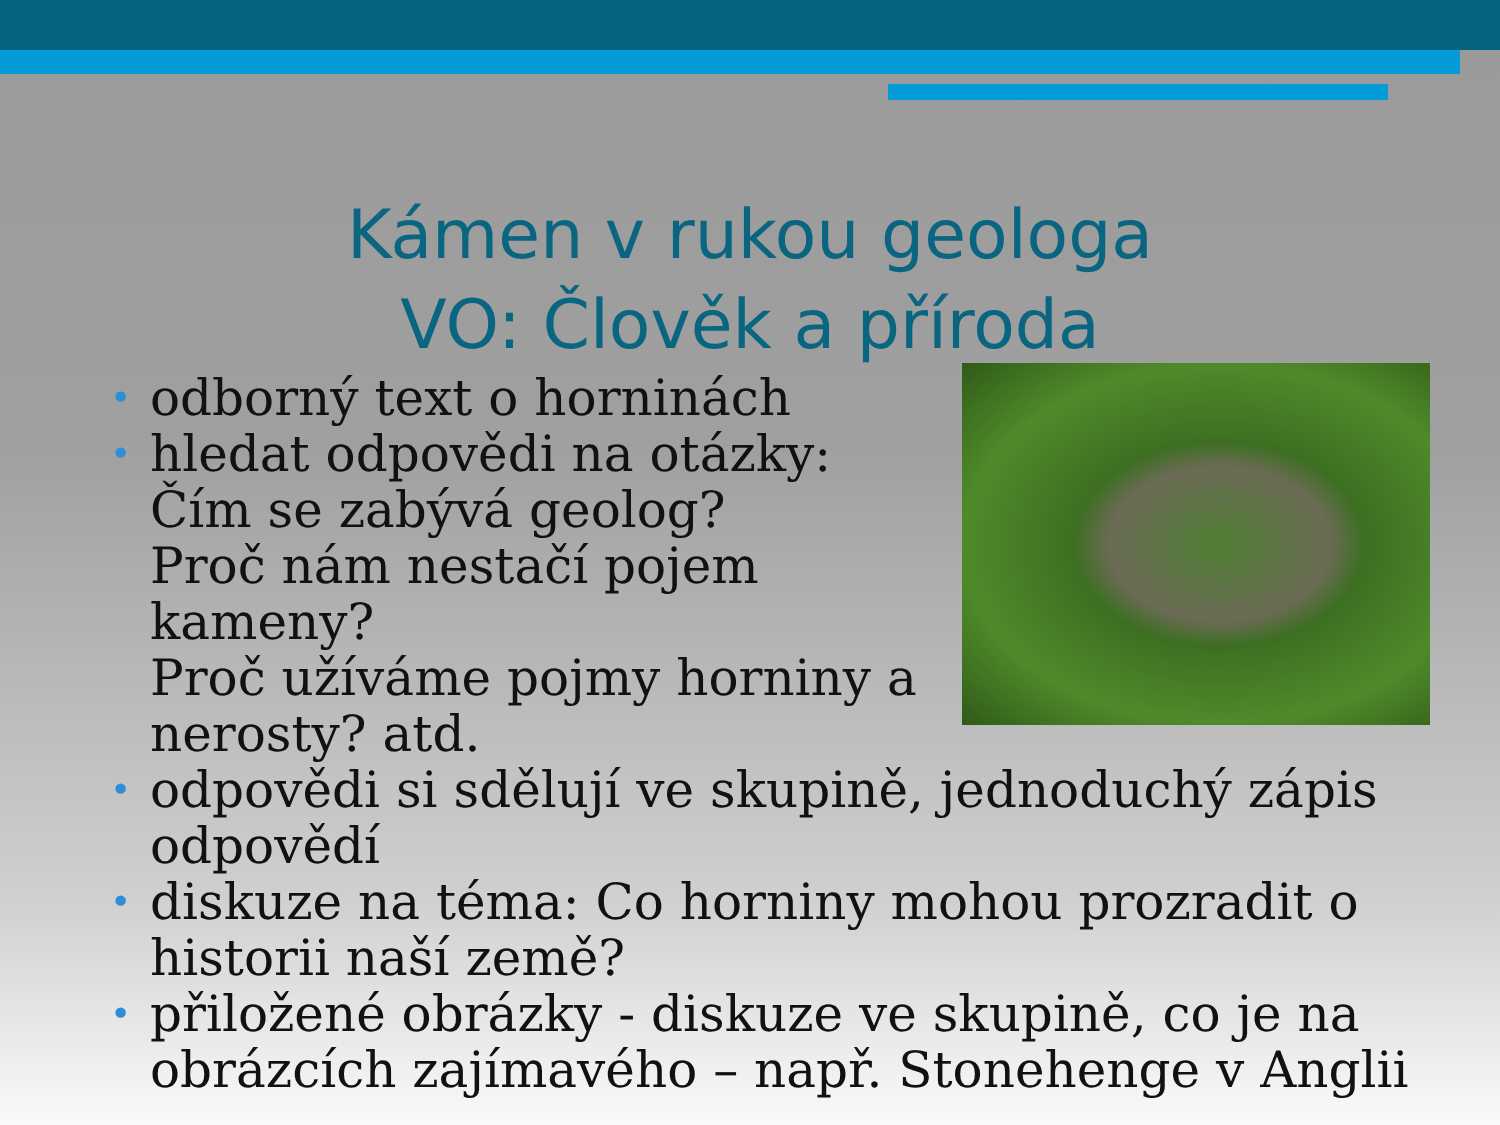Kámen v rukou geologa
VO: Člověk a příroda
• odborný text o horninách
• hledat odpovědi na otázky:
Čím se zabývá geolog?
Proč nám nestačí pojem kameny?
Proč užíváme pojmy horniny a nerosty? atd.
• odpovědi si sdělují ve skupině, jednoduchý zápis odpovědí
• diskuze na téma: Co horniny mohou prozradit o historii naší země?
• přiložené obrázky - diskuze ve skupině, co je na obrázcích zajímavého – např. Stonehenge v Anglii